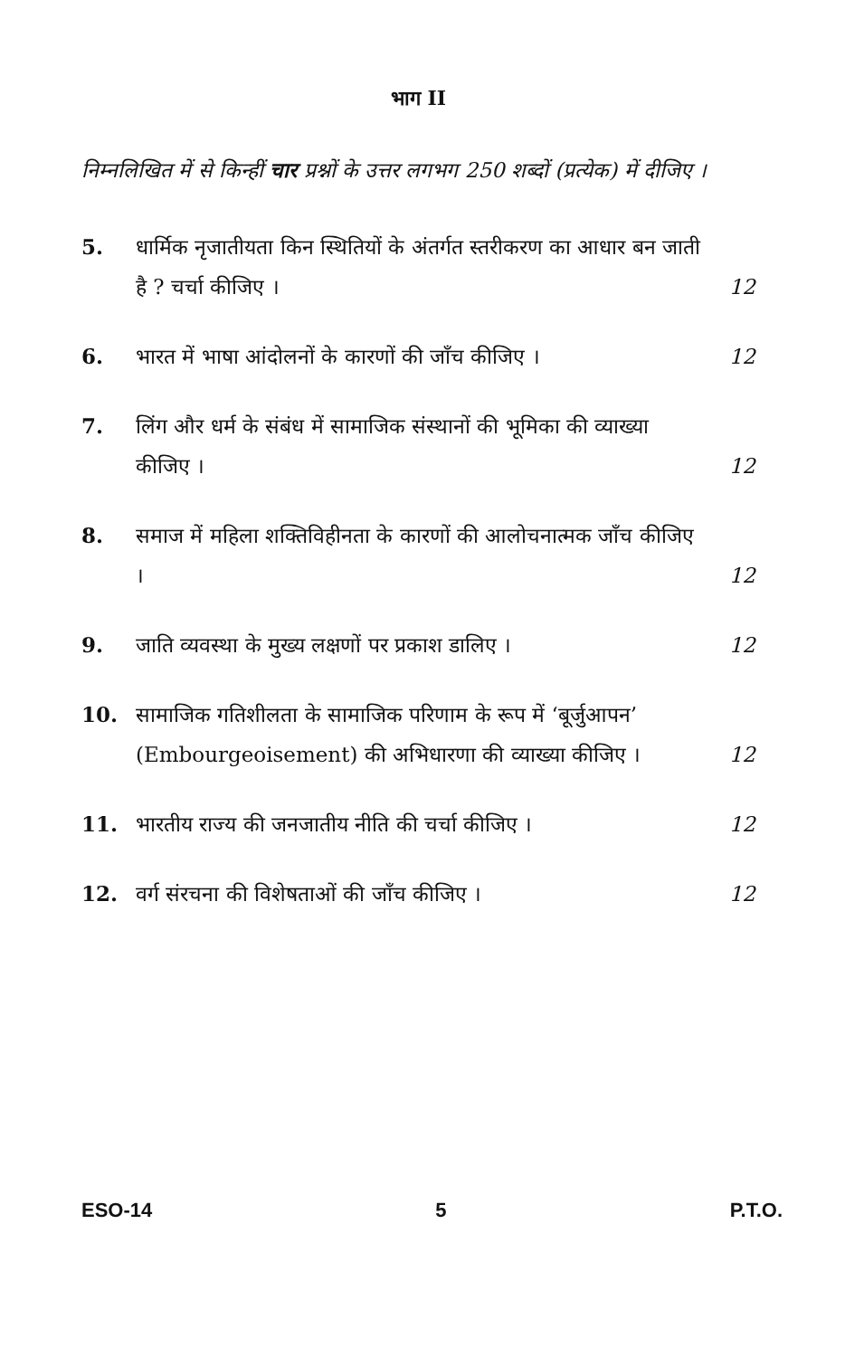भाग II
निम्नलिखित में से किन्हीं चार प्रश्नों के उत्तर लगभग 250 शब्दों (प्रत्येक) में दीजिए ।
5. धार्मिक नृजातीयता किन स्थितियों के अंतर्गत स्तरीकरण का आधार बन जाती है ? चर्चा कीजिए । 12
6. भारत में भाषा आंदोलनों के कारणों की जाँच कीजिए । 12
7. लिंग और धर्म के संबंध में सामाजिक संस्थानों की भूमिका की व्याख्या कीजिए । 12
8. समाज में महिला शक्तिविहीनता के कारणों की आलोचनात्मक जाँच कीजिए । 12
9. जाति व्यवस्था के मुख्य लक्षणों पर प्रकाश डालिए । 12
10. सामाजिक गतिशीलता के सामाजिक परिणाम के रूप में ‘बूर्जुआपन’ (Embourgeoisement) की अभिधारणा की व्याख्या कीजिए । 12
11. भारतीय राज्य की जनजातीय नीति की चर्चा कीजिए । 12
12. वर्ग संरचना की विशेषताओं की जाँच कीजिए । 12
ESO-14 5 P.T.O.